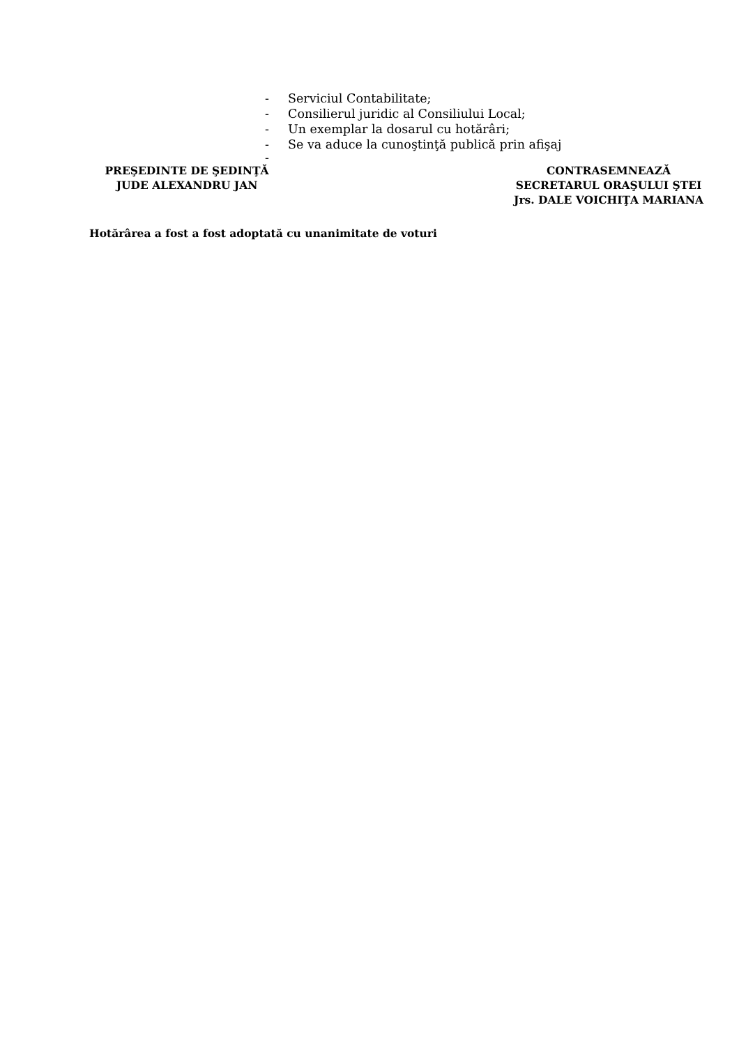- Serviciul Contabilitate;
- Consilierul juridic al Consiliului Local;
- Un exemplar la dosarul cu hotărâri;
- Se va aduce la cunoştinţă publică prin afişaj
-
PREŞEDINTE DE ŞEDINŢĂ
JUDE ALEXANDRU JAN
CONTRASEMNEAZĂ
SECRETARUL ORAŞULUI ŞTEI
Jrs. DALE VOICHIŢA MARIANA
Hotărârea a fost a fost adoptată cu unanimitate de voturi